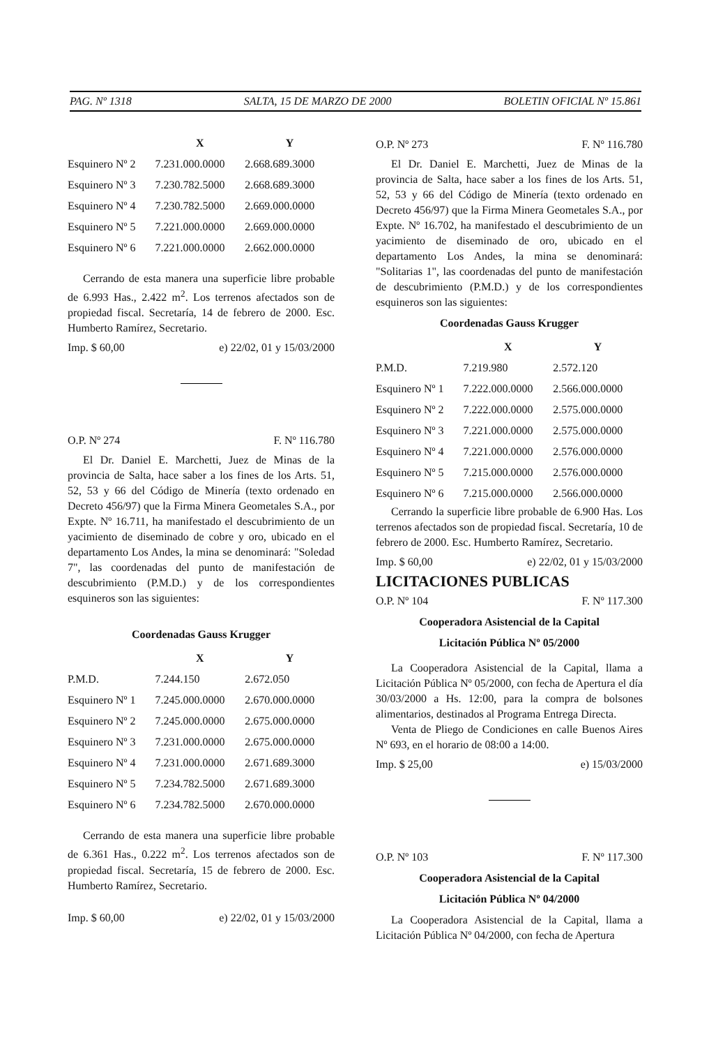PAG. Nº 1318 SALTA, 15 DE MARZO DE 2000 BOLETIN OFICIAL Nº 15.861
| | X | Y |
| --- | --- | --- |
| Esquinero Nº 2 | 7.231.000.0000 | 2.668.689.3000 |
| Esquinero Nº 3 | 7.230.782.5000 | 2.668.689.3000 |
| Esquinero Nº 4 | 7.230.782.5000 | 2.669.000.0000 |
| Esquinero Nº 5 | 7.221.000.0000 | 2.669.000.0000 |
| Esquinero Nº 6 | 7.221.000.0000 | 2.662.000.0000 |
Cerrando de esta manera una superficie libre probable de 6.993 Has., 2.422 m<sup>2</sup>. Los terrenos afectados son de propiedad fiscal. Secretaría, 14 de febrero de 2000. Esc. Humberto Ramírez, Secretario.
Imp. $ 60,00 e) 22/02, 01 y 15/03/2000
O.P. Nº 274 F. Nº 116.780
El Dr. Daniel E. Marchetti, Juez de Minas de la provincia de Salta, hace saber a los fines de los Arts. 51, 52, 53 y 66 del Código de Minería (texto ordenado en Decreto 456/97) que la Firma Minera Geometales S.A., por Expte. Nº 16.711, ha manifestado el descubrimiento de un yacimiento de diseminado de cobre y oro, ubicado en el departamento Los Andes, la mina se denominará: "Soledad 7", las coordenadas del punto de manifestación de descubrimiento (P.M.D.) y de los correspondientes esquineros son las siguientes:
Coordenadas Gauss Krugger
| | X | Y |
| --- | --- | --- |
| P.M.D. | 7.244.150 | 2.672.050 |
| Esquinero Nº 1 | 7.245.000.0000 | 2.670.000.0000 |
| Esquinero Nº 2 | 7.245.000.0000 | 2.675.000.0000 |
| Esquinero Nº 3 | 7.231.000.0000 | 2.675.000.0000 |
| Esquinero Nº 4 | 7.231.000.0000 | 2.671.689.3000 |
| Esquinero Nº 5 | 7.234.782.5000 | 2.671.689.3000 |
| Esquinero Nº 6 | 7.234.782.5000 | 2.670.000.0000 |
Cerrando de esta manera una superficie libre probable de 6.361 Has., 0.222 m<sup>2</sup>. Los terrenos afectados son de propiedad fiscal. Secretaría, 15 de febrero de 2000. Esc. Humberto Ramírez, Secretario.
Imp. $ 60,00 e) 22/02, 01 y 15/03/2000
O.P. Nº 273 F. Nº 116.780
El Dr. Daniel E. Marchetti, Juez de Minas de la provincia de Salta, hace saber a los fines de los Arts. 51, 52, 53 y 66 del Código de Minería (texto ordenado en Decreto 456/97) que la Firma Minera Geometales S.A., por Expte. Nº 16.702, ha manifestado el descubrimiento de un yacimiento de diseminado de oro, ubicado en el departamento Los Andes, la mina se denominará: "Solitarias 1", las coordenadas del punto de manifestación de descubrimiento (P.M.D.) y de los correspondientes esquineros son las siguientes:
Coordenadas Gauss Krugger
| | X | Y |
| --- | --- | --- |
| P.M.D. | 7.219.980 | 2.572.120 |
| Esquinero Nº 1 | 7.222.000.0000 | 2.566.000.0000 |
| Esquinero Nº 2 | 7.222.000.0000 | 2.575.000.0000 |
| Esquinero Nº 3 | 7.221.000.0000 | 2.575.000.0000 |
| Esquinero Nº 4 | 7.221.000.0000 | 2.576.000.0000 |
| Esquinero Nº 5 | 7.215.000.0000 | 2.576.000.0000 |
| Esquinero Nº 6 | 7.215.000.0000 | 2.566.000.0000 |
Cerrando la superficie libre probable de 6.900 Has. Los terrenos afectados son de propiedad fiscal. Secretaría, 10 de febrero de 2000. Esc. Humberto Ramírez, Secretario.
Imp. $ 60,00 e) 22/02, 01 y 15/03/2000
LICITACIONES PUBLICAS
O.P. Nº 104 F. Nº 117.300
Cooperadora Asistencial de la Capital
Licitación Pública Nº 05/2000
La Cooperadora Asistencial de la Capital, llama a Licitación Pública Nº 05/2000, con fecha de Apertura el día 30/03/2000 a Hs. 12:00, para la compra de bolsones alimentarios, destinados al Programa Entrega Directa.
Venta de Pliego de Condiciones en calle Buenos Aires Nº 693, en el horario de 08:00 a 14:00.
Imp. $ 25,00 e) 15/03/2000
O.P. Nº 103 F. Nº 117.300
Cooperadora Asistencial de la Capital
Licitación Pública Nº 04/2000
La Cooperadora Asistencial de la Capital, llama a Licitación Pública Nº 04/2000, con fecha de Apertura